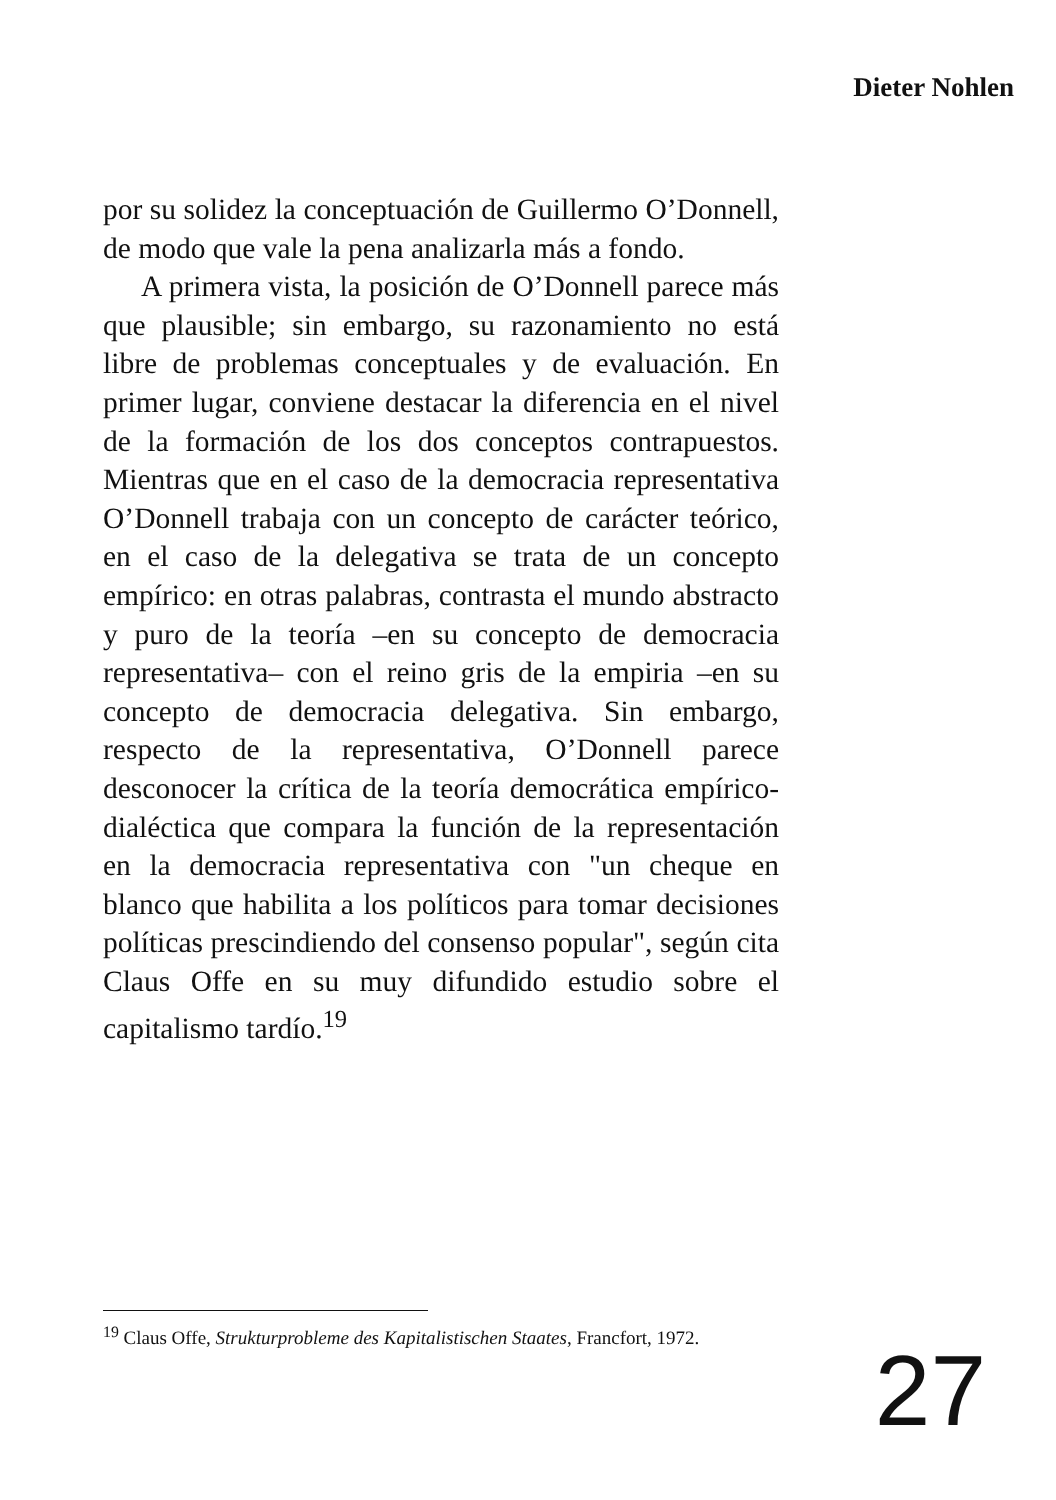Dieter Nohlen
por su solidez la conceptuación de Guillermo O’Donnell, de modo que vale la pena analizarla más a fondo.
A primera vista, la posición de O’Donnell parece más que plausible; sin embargo, su razonamiento no está libre de problemas conceptuales y de evaluación. En primer lugar, conviene destacar la diferencia en el nivel de la formación de los dos conceptos contrapuestos. Mientras que en el caso de la democracia representativa O’Donnell trabaja con un concepto de carácter teórico, en el caso de la delegativa se trata de un concepto empírico: en otras palabras, contrasta el mundo abstracto y puro de la teoría –en su concepto de democracia representativa– con el reino gris de la empiria –en su concepto de democracia delegativa. Sin embargo, respecto de la representativa, O’Donnell parece desconocer la crítica de la teoría democrática empírico-dialéctica que compara la función de la representación en la democracia representativa con "un cheque en blanco que habilita a los políticos para tomar decisiones políticas prescindiendo del consenso popular", según cita Claus Offe en su muy difundido estudio sobre el capitalismo tardío.<sup>19</sup>
<sup>19</sup> Claus Offe, Strukturprobleme des Kapitalistischen Staates, Francfort, 1972.
27